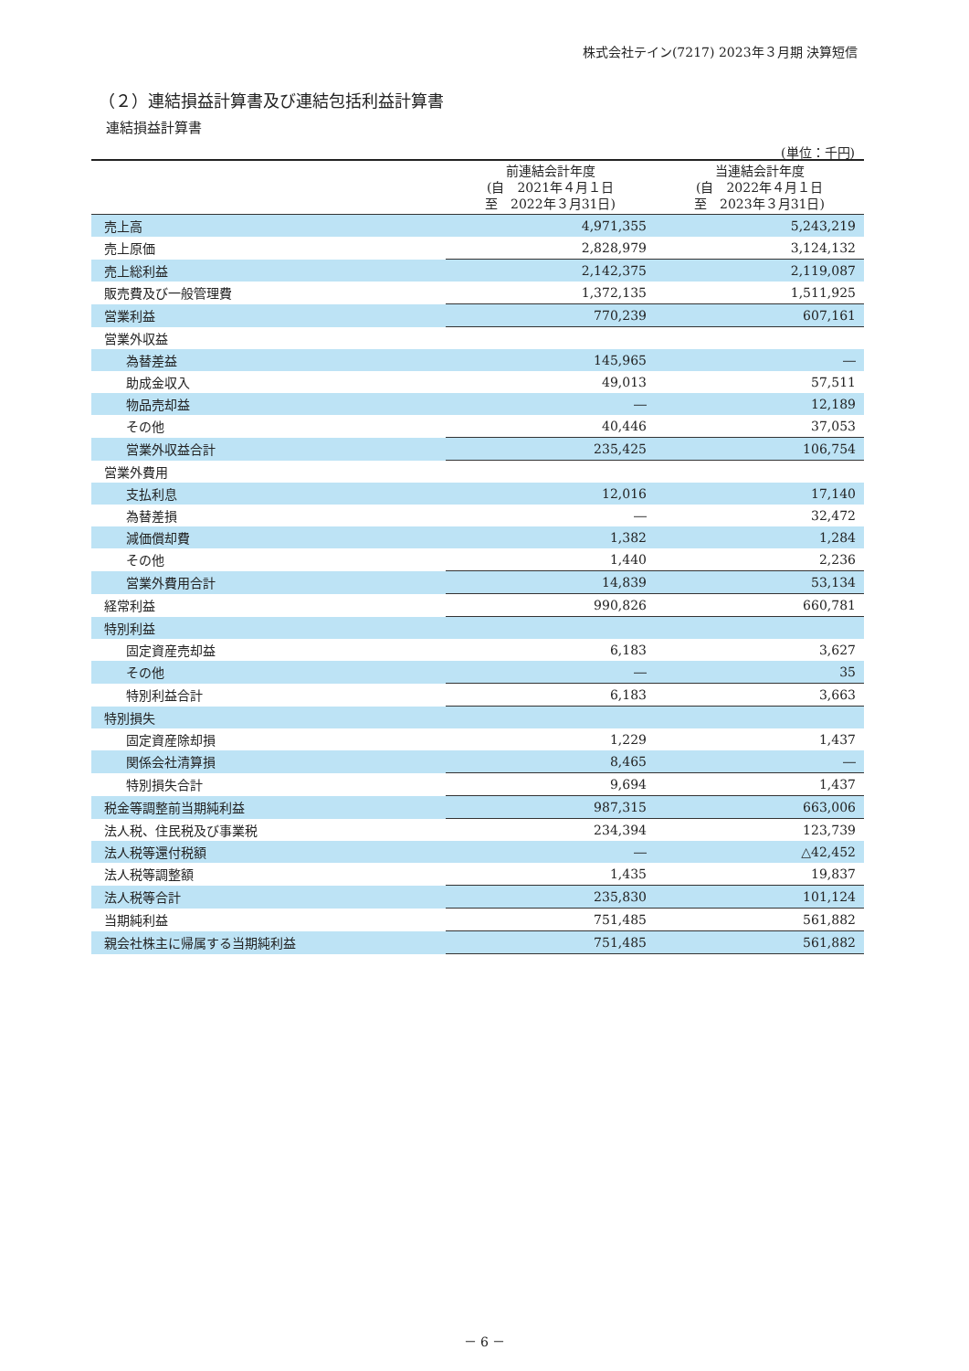株式会社テイン(7217) 2023年３月期 決算短信
（２）連結損益計算書及び連結包括利益計算書
連結損益計算書
(単位：千円)
| | 前連結会計年度 (自 2021年４月１日 至 2022年３月31日) | 当連結会計年度 (自 2022年４月１日 至 2023年３月31日) |
| --- | --- | --- |
| 売上高 | 4,971,355 | 5,243,219 |
| 売上原価 | 2,828,979 | 3,124,132 |
| 売上総利益 | 2,142,375 | 2,119,087 |
| 販売費及び一般管理費 | 1,372,135 | 1,511,925 |
| 営業利益 | 770,239 | 607,161 |
| 営業外収益 | | |
| 為替差益 | 145,965 | ― |
| 助成金収入 | 49,013 | 57,511 |
| 物品売却益 | ― | 12,189 |
| その他 | 40,446 | 37,053 |
| 営業外収益合計 | 235,425 | 106,754 |
| 営業外費用 | | |
| 支払利息 | 12,016 | 17,140 |
| 為替差損 | ― | 32,472 |
| 減価償却費 | 1,382 | 1,284 |
| その他 | 1,440 | 2,236 |
| 営業外費用合計 | 14,839 | 53,134 |
| 経常利益 | 990,826 | 660,781 |
| 特別利益 | | |
| 固定資産売却益 | 6,183 | 3,627 |
| その他 | ― | 35 |
| 特別利益合計 | 6,183 | 3,663 |
| 特別損失 | | |
| 固定資産除却損 | 1,229 | 1,437 |
| 関係会社清算損 | 8,465 | ― |
| 特別損失合計 | 9,694 | 1,437 |
| 税金等調整前当期純利益 | 987,315 | 663,006 |
| 法人税、住民税及び事業税 | 234,394 | 123,739 |
| 法人税等還付税額 | ― | △42,452 |
| 法人税等調整額 | 1,435 | 19,837 |
| 法人税等合計 | 235,830 | 101,124 |
| 当期純利益 | 751,485 | 561,882 |
| 親会社株主に帰属する当期純利益 | 751,485 | 561,882 |
－ 6 －